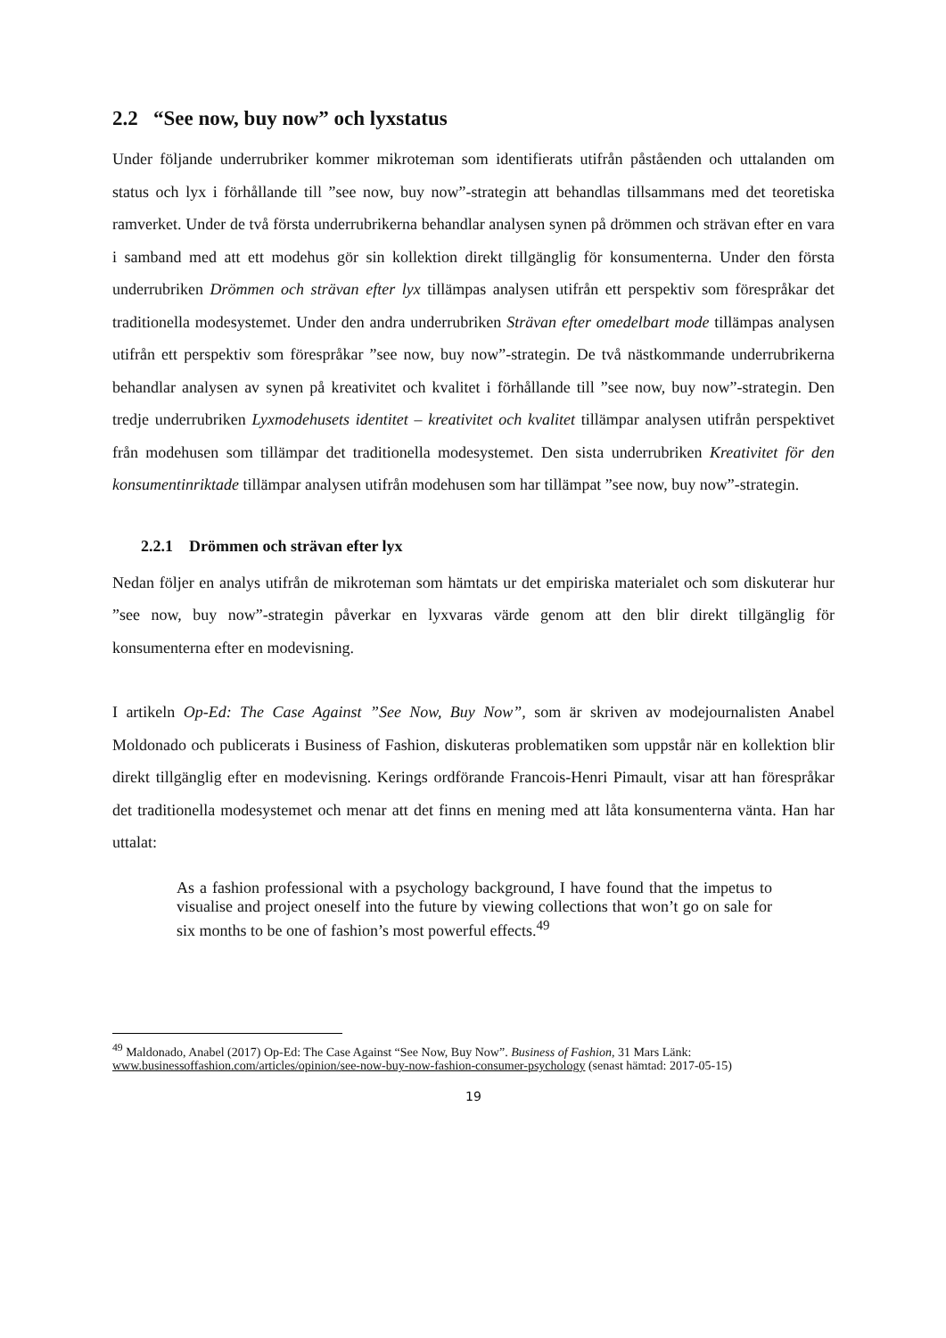2.2 “See now, buy now” och lyxstatus
Under följande underrubriker kommer mikroteman som identifierats utifrån påståenden och uttalanden om status och lyx i förhållande till ”see now, buy now”-strategin att behandlas tillsammans med det teoretiska ramverket. Under de två första underrubrikerna behandlar analysen synen på drömmen och strävan efter en vara i samband med att ett modehus gör sin kollektion direkt tillgänglig för konsumenterna. Under den första underrubriken Drömmen och strävan efter lyx tillämpas analysen utifrån ett perspektiv som förespråkar det traditionella modesystemet. Under den andra underrubriken Strävan efter omedelbart mode tillämpas analysen utifrån ett perspektiv som förespråkar ”see now, buy now”-strategin. De två nästkommande underrubrikerna behandlar analysen av synen på kreativitet och kvalitet i förhållande till ”see now, buy now”-strategin. Den tredje underrubriken Lyxmodehusets identitet – kreativitet och kvalitet tillämpar analysen utifrån perspektivet från modehusen som tillämpar det traditionella modesystemet. Den sista underrubriken Kreativitet för den konsumentinriktade tillämpar analysen utifrån modehusen som har tillämpat ”see now, buy now”-strategin.
2.2.1 Drömmen och strävan efter lyx
Nedan följer en analys utifrån de mikroteman som hämtats ur det empiriska materialet och som diskuterar hur ”see now, buy now”-strategin påverkar en lyxvaras värde genom att den blir direkt tillgänglig för konsumenterna efter en modevisning.
I artikeln Op-Ed: The Case Against ”See Now, Buy Now”, som är skriven av modejournalisten Anabel Moldonado och publicerats i Business of Fashion, diskuteras problematiken som uppstår när en kollektion blir direkt tillgänglig efter en modevisning. Kerings ordförande Francois-Henri Pimault, visar att han förespråkar det traditionella modesystemet och menar att det finns en mening med att låta konsumenterna vänta. Han har uttalat:
As a fashion professional with a psychology background, I have found that the impetus to visualise and project oneself into the future by viewing collections that won’t go on sale for six months to be one of fashion’s most powerful effects.<sup>49</sup>
<sup>49</sup> Maldonado, Anabel (2017) Op-Ed: The Case Against “See Now, Buy Now”. Business of Fashion, 31 Mars Länk: www.businessoffashion.com/articles/opinion/see-now-buy-now-fashion-consumer-psychology (senast hämtad: 2017-05-15)
19